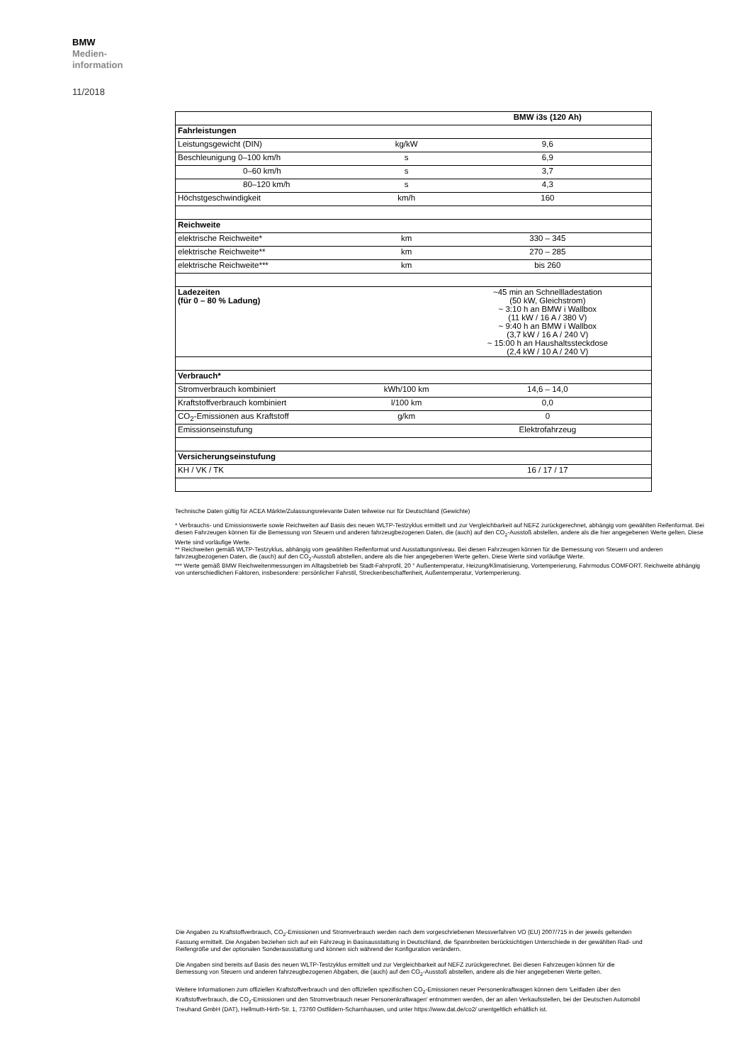BMW
Medien-
information
11/2018
| | | BMW i3s (120 Ah) |
| Fahrleistungen | | |
| Leistungsgewicht (DIN) | kg/kW | 9,6 |
| Beschleunigung 0–100 km/h | s | 6,9 |
| 0–60 km/h | s | 3,7 |
| 80–120 km/h | s | 4,3 |
| Höchstgeschwindigkeit | km/h | 160 |
| Reichweite | | |
| elektrische Reichweite* | km | 330 – 345 |
| elektrische Reichweite** | km | 270 – 285 |
| elektrische Reichweite*** | km | bis 260 |
| Ladezeiten (für 0 – 80 % Ladung) | | ~45 min an Schnellladestation (50 kW, Gleichstrom) ~ 3:10 h an BMW i Wallbox (11 kW / 16 A / 380 V) ~ 9:40 h an BMW i Wallbox (3,7 kW / 16 A / 240 V) ~ 15:00 h an Haushaltssteckdose (2,4 kW / 10 A / 240 V) |
| Verbrauch* | | |
| Stromverbrauch kombiniert | kWh/100 km | 14,6 – 14,0 |
| Kraftstoffverbrauch kombiniert | l/100 km | 0,0 |
| CO<sub>2</sub>-Emissionen aus Kraftstoff | g/km | 0 |
| Emissionseinstufung | | Elektrofahrzeug |
| Versicherungseinstufung | | |
| KH / VK / TK | | 16 / 17 / 17 |
Technische Daten gültig für ACEA Märkte/Zulassungsrelevante Daten teilweise nur für Deutschland (Gewichte)
* Verbrauchs- und Emissionswerte sowie Reichweiten auf Basis des neuen WLTP-Testzyklus ermittelt und zur Vergleichbarkeit auf NEFZ zurückgerechnet, abhängig vom gewählten Reifenformat. Bei diesen Fahrzeugen können für die Bemessung von Steuern und anderen fahrzeugbezogenen Daten, die (auch) auf den CO<sub>2</sub>-Ausstoß abstellen, andere als die hier angegebenen Werte gelten. Diese Werte sind vorläufige Werte.
** Reichweiten gemäß WLTP-Testzyklus, abhängig vom gewählten Reifenformat und Ausstattungsniveau. Bei diesen Fahrzeugen können für die Bemessung von Steuern und anderen fahrzeugbezogenen Daten, die (auch) auf den CO<sub>2</sub>-Ausstoß abstellen, andere als die hier angegebenen Werte gelten. Diese Werte sind vorläufige Werte.
*** Werte gemäß BMW Reichweitenmessungen im Alltagsbetrieb bei Stadt-Fahrprofil, 20 ° Außentemperatur, Heizung/Klimatisierung, Vortemperierung, Fahrmodus COMFORT. Reichweite abhängig von unterschiedlichen Faktoren, insbesondere: persönlicher Fahrstil, Streckenbeschaffenheit, Außentemperatur, Vortemperierung.
Die Angaben zu Kraftstoffverbrauch, CO<sub>2</sub>-Emissionen und Stromverbrauch werden nach dem vorgeschriebenen Messverfahren VO (EU) 2007/715 in der jeweils geltenden Fassung ermittelt. Die Angaben beziehen sich auf ein Fahrzeug in Basisausstattung in Deutschland, die Spannbreiten berücksichtigen Unterschiede in der gewählten Rad- und Reifengröße und der optionalen Sonderausstattung und können sich während der Konfiguration verändern.
Die Angaben sind bereits auf Basis des neuen WLTP-Testzyklus ermittelt und zur Vergleichbarkeit auf NEFZ zurückgerechnet. Bei diesen Fahrzeugen können für die Bemessung von Steuern und anderen fahrzeugbezogenen Abgaben, die (auch) auf den CO<sub>2</sub>-Ausstoß abstellen, andere als die hier angegebenen Werte gelten.
Weitere Informationen zum offiziellen Kraftstoffverbrauch und den offiziellen spezifischen CO<sub>2</sub>-Emissionen neuer Personenkraftwagen können dem 'Leitfaden über den Kraftstoffverbrauch, die CO<sub>2</sub>-Emissionen und den Stromverbrauch neuer Personenkraftwagen' entnommen werden, der an allen Verkaufsstellen, bei der Deutschen Automobil Treuhand GmbH (DAT), Hellmuth-Hirth-Str. 1, 73760 Ostfildern-Scharnhausen, und unter https://www.dat.de/co2/ unentgeltlich erhältlich ist.